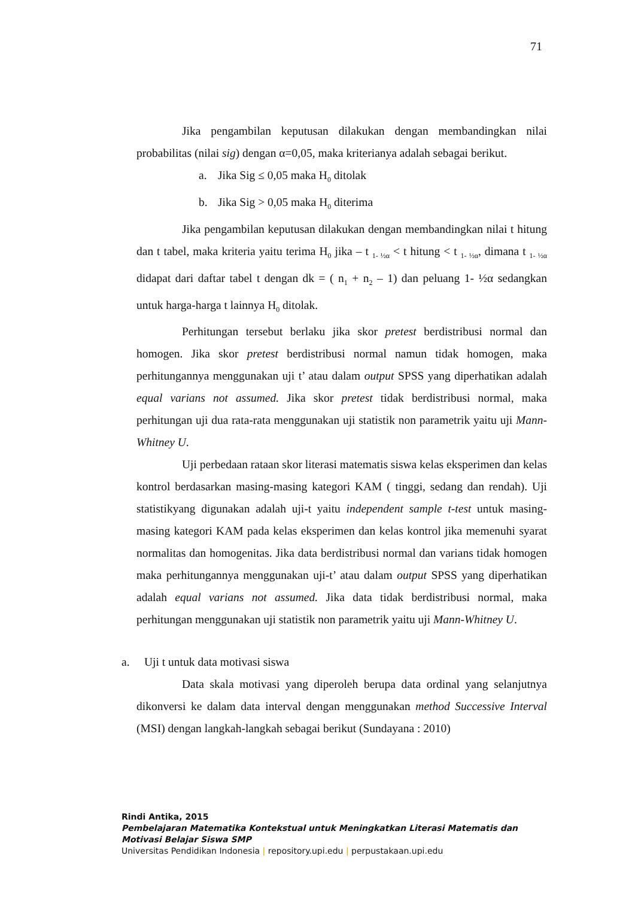71
Jika pengambilan keputusan dilakukan dengan membandingkan nilai probabilitas (nilai sig) dengan α=0,05, maka kriterianya adalah sebagai berikut.
a. Jika Sig ≤ 0,05 maka H<sub>0</sub> ditolak
b. Jika Sig > 0,05 maka H<sub>0</sub> diterima
Jika pengambilan keputusan dilakukan dengan membandingkan nilai t hitung dan t tabel, maka kriteria yaitu terima H<sub>0</sub> jika – t <sub>1- ½α</sub> < t hitung < t <sub>1- ½α</sub>, dimana t <sub>1- ½α</sub> didapat dari daftar tabel t dengan dk = ( n<sub>1</sub> + n<sub>2</sub> – 1) dan peluang 1- ½α sedangkan untuk harga-harga t lainnya H<sub>0</sub> ditolak.
Perhitungan tersebut berlaku jika skor pretest berdistribusi normal dan homogen. Jika skor pretest berdistribusi normal namun tidak homogen, maka perhitungannya menggunakan uji t’ atau dalam output SPSS yang diperhatikan adalah equal varians not assumed. Jika skor pretest tidak berdistribusi normal, maka perhitungan uji dua rata-rata menggunakan uji statistik non parametrik yaitu uji Mann-Whitney U.
Uji perbedaan rataan skor literasi matematis siswa kelas eksperimen dan kelas kontrol berdasarkan masing-masing kategori KAM ( tinggi, sedang dan rendah). Uji statistikyang digunakan adalah uji-t yaitu independent sample t-test untuk masing-masing kategori KAM pada kelas eksperimen dan kelas kontrol jika memenuhi syarat normalitas dan homogenitas. Jika data berdistribusi normal dan varians tidak homogen maka perhitungannya menggunakan uji-t’ atau dalam output SPSS yang diperhatikan adalah equal varians not assumed. Jika data tidak berdistribusi normal, maka perhitungan menggunakan uji statistik non parametrik yaitu uji Mann-Whitney U.
a. Uji t untuk data motivasi siswa
Data skala motivasi yang diperoleh berupa data ordinal yang selanjutnya dikonversi ke dalam data interval dengan menggunakan method Successive Interval (MSI) dengan langkah-langkah sebagai berikut (Sundayana : 2010)
Rindi Antika, 2015
Pembelajaran Matematika Kontekstual untuk Meningkatkan Literasi Matematis dan
Motivasi Belajar Siswa SMP
Universitas Pendidikan Indonesia | repository.upi.edu | perpustakaan.upi.edu